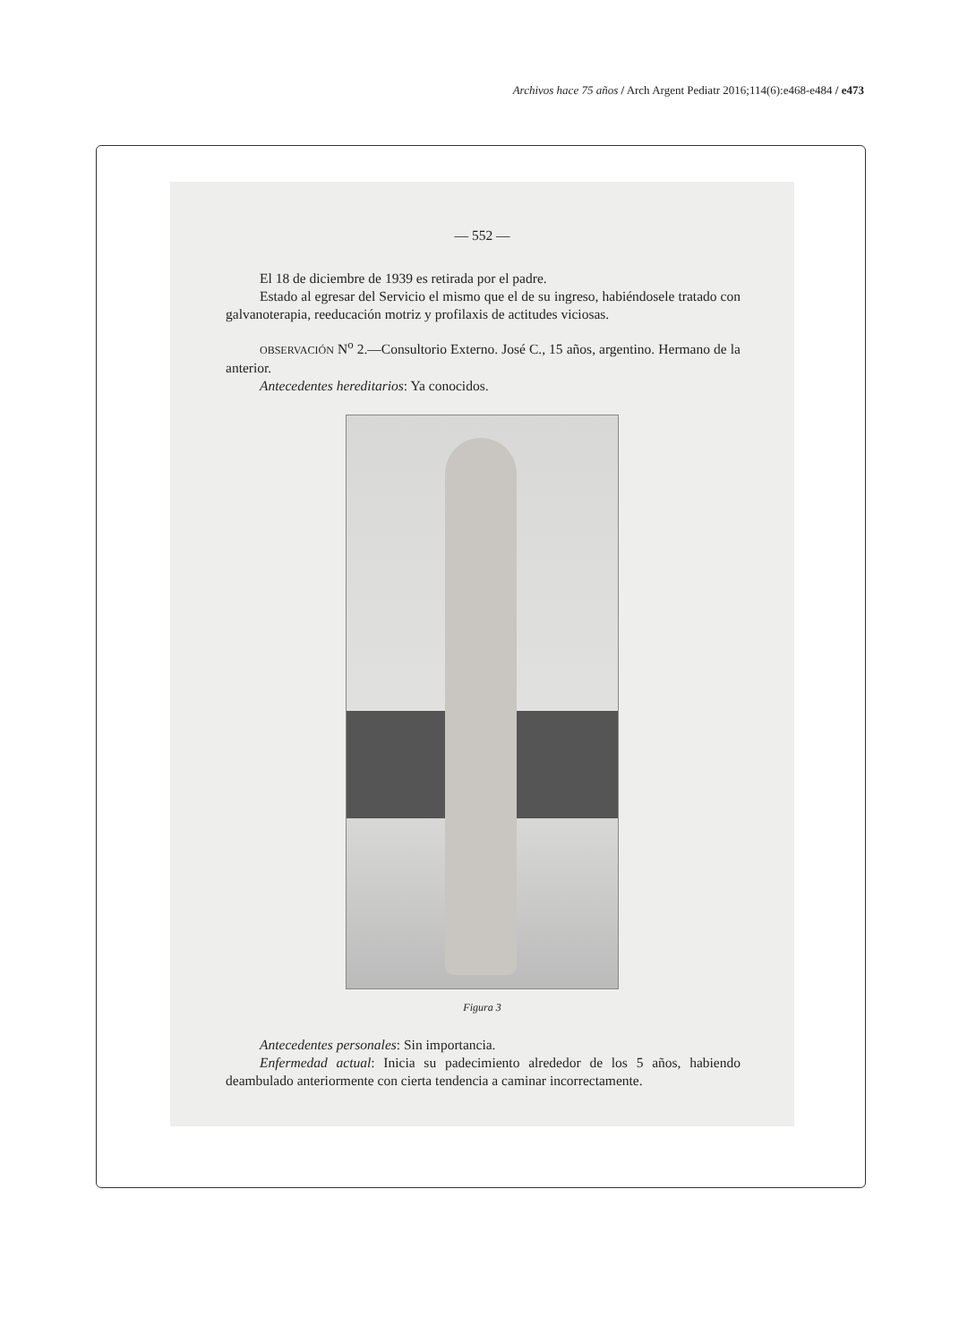Archivos hace 75 años / Arch Argent Pediatr 2016;114(6):e468-e484 / e473
— 552 —
El 18 de diciembre de 1939 es retirada por el padre.
Estado al egresar del Servicio el mismo que el de su ingreso, habiéndosele tratado con galvanoterapia, reeducación motriz y profilaxis de actitudes viciosas.
OBSERVACIÓN N<sup>o</sup> 2.—Consultorio Externo. José C., 15 años, argentino. Hermano de la anterior.
Antecedentes hereditarios: Ya conocidos.
Figura 3
Antecedentes personales: Sin importancia.
Enfermedad actual: Inicia su padecimiento alrededor de los 5 años, habiendo deambulado anteriormente con cierta tendencia a caminar incorrectamente.